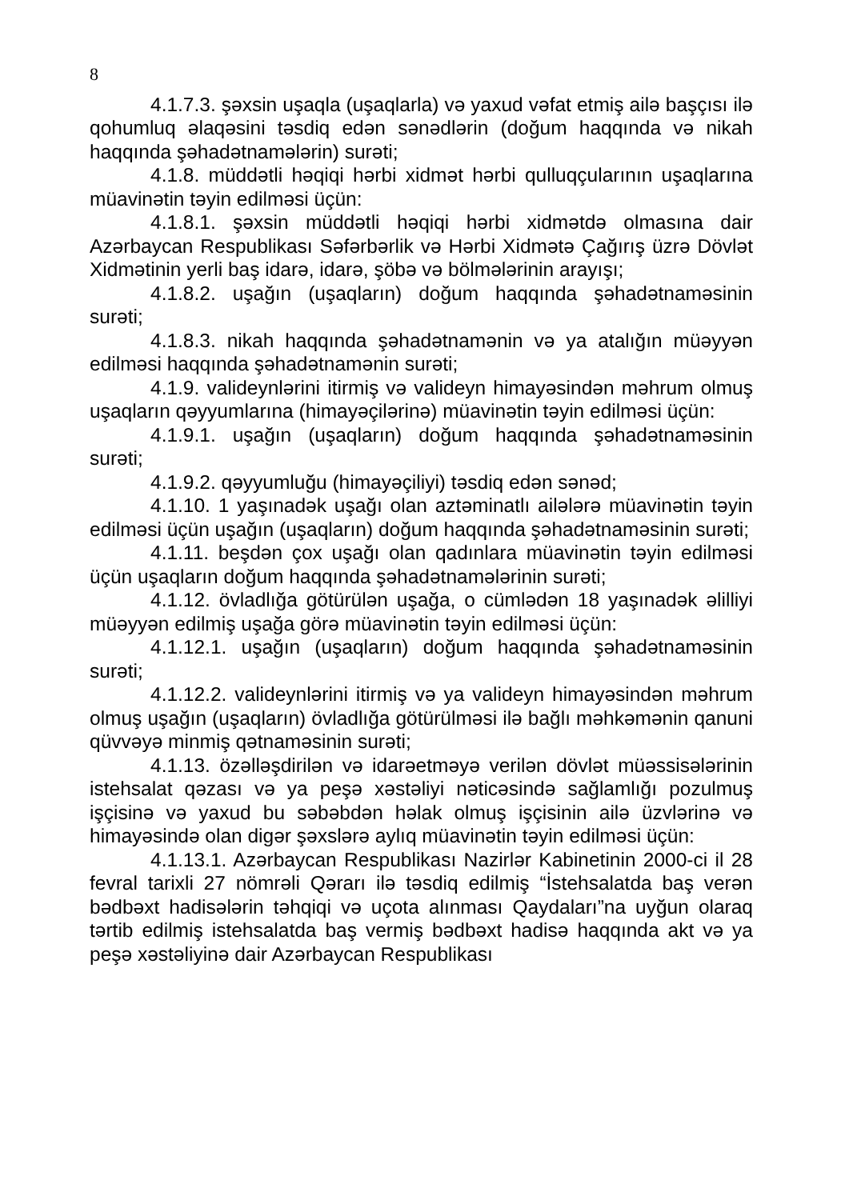8
4.1.7.3. şəxsin uşaqla (uşaqlarla) və yaxud vəfat etmiş ailə başçısı ilə qohumluq əlaqəsini təsdiq edən sənədlərin (doğum haqqında və nikah haqqında şəhadətnamələrin) surəti;
4.1.8. müddətli həqiqi hərbi xidmət hərbi qulluqçularının uşaqlarına müavinətin təyin edilməsi üçün:
4.1.8.1. şəxsin müddətli həqiqi hərbi xidmətdə olmasına dair Azərbaycan Respublikası Səfərbərlik və Hərbi Xidmətə Çağırış üzrə Dövlət Xidmətinin yerli baş idarə, idarə, şöbə və bölmələrinin arayışı;
4.1.8.2. uşağın (uşaqların) doğum haqqında şəhadətnaməsinin surəti;
4.1.8.3. nikah haqqında şəhadətnamənin və ya atalığın müəyyən edilməsi haqqında şəhadətnamənin surəti;
4.1.9. valideynlərini itirmiş və valideyn himayəsindən məhrum olmuş uşaqların qəyyumlarına (himayəçilərinə) müavinətin təyin edilməsi üçün:
4.1.9.1. uşağın (uşaqların) doğum haqqında şəhadətnaməsinin surəti;
4.1.9.2. qəyyumluğu (himayəçiliyi) təsdiq edən sənəd;
4.1.10. 1 yaşınadək uşağı olan aztəminatlı ailələrə müavinətin təyin edilməsi üçün uşağın (uşaqların) doğum haqqında şəhadətnaməsinin surəti;
4.1.11. beşdən çox uşağı olan qadınlara müavinətin təyin edilməsi üçün uşaqların doğum haqqında şəhadətnamələrinin surəti;
4.1.12. övladlığa götürülən uşağa, o cümlədən 18 yaşınadək əlilliyi müəyyən edilmiş uşağa görə müavinətin təyin edilməsi üçün:
4.1.12.1. uşağın (uşaqların) doğum haqqında şəhadətnaməsinin surəti;
4.1.12.2. valideynlərini itirmiş və ya valideyn himayəsindən məhrum olmuş uşağın (uşaqların) övladlığa götürülməsi ilə bağlı məhkəmənin qanuni qüvvəyə minmiş qətnaməsinin surəti;
4.1.13. özəlləşdirilən və idarəetməyə verilən dövlət müəssisələrinin istehsalat qəzası və ya peşə xəstəliyi nəticəsində sağlamlığı pozulmuş işçisinə və yaxud bu səbəbdən həlak olmuş işçisinin ailə üzvlərinə və himayəsində olan digər şəxslərə aylıq müavinətin təyin edilməsi üçün:
4.1.13.1. Azərbaycan Respublikası Nazirlər Kabinetinin 2000-ci il 28 fevral tarixli 27 nömrəli Qərarı ilə təsdiq edilmiş “İstehsalatda baş verən bədbəxt hadisələrin təhqiqi və uçota alınması Qaydaları”na uyğun olaraq tərtib edilmiş istehsalatda baş vermiş bədbəxt hadisə haqqında akt və ya peşə xəstəliyinə dair Azərbaycan Respublikası